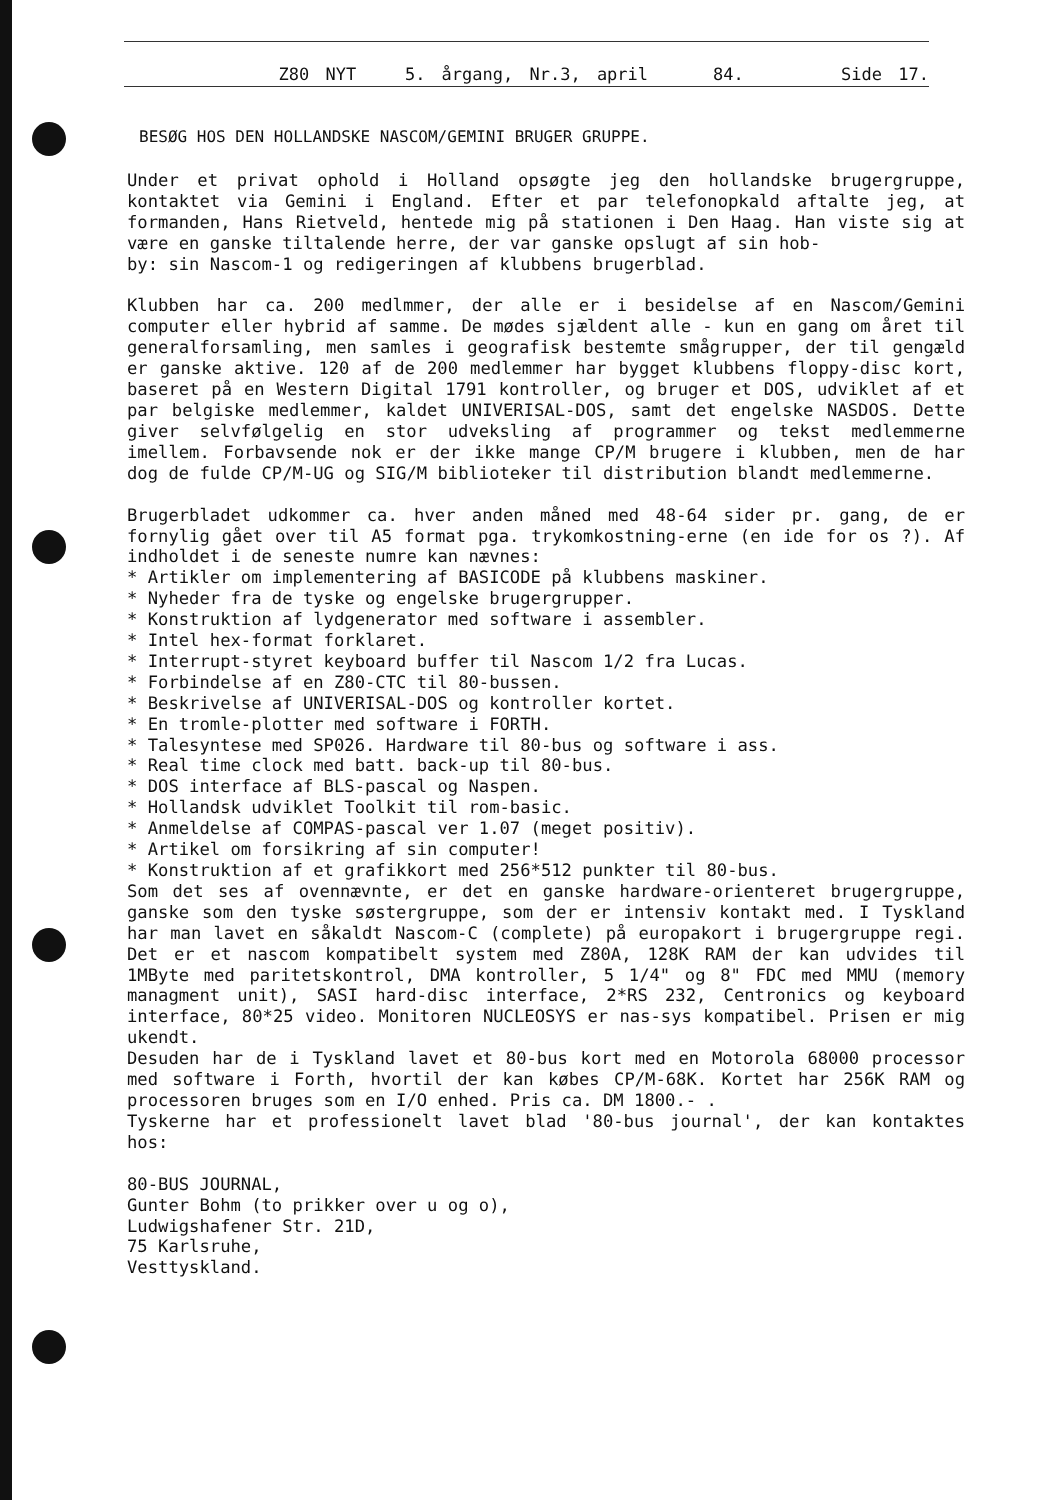Z80 NYT 5. årgang, Nr.3, april 84. Side 17.
BESØG HOS DEN HOLLANDSKE NASCOM/GEMINI BRUGER GRUPPE.
Under et privat ophold i Holland opsøgte jeg den hollandske brugergruppe, kontaktet via Gemini i England. Efter et par telefonopkald aftalte jeg, at formanden, Hans Rietveld, hentede mig på stationen i Den Haag. Han viste sig at være en ganske tiltalende herre, der var ganske opslugt af sin hob-
by: sin Nascom-1 og redigeringen af klubbens brugerblad.
Klubben har ca. 200 medlmmer, der alle er i besidelse af en Nascom/Gemini computer eller hybrid af samme. De mødes sjældent alle - kun en gang om året til generalforsamling, men samles i geografisk bestemte smågrupper, der til gengæld er ganske aktive. 120 af de 200 medlemmer har bygget klubbens floppy-disc kort, baseret på en Western Digital 1791 kontroller, og bruger et DOS, udviklet af et par belgiske medlemmer, kaldet UNIVERISAL-DOS, samt det engelske NASDOS. Dette giver selvfølgelig en stor udveksling af programmer og tekst medlemmerne imellem. Forbavsende nok er der ikke mange CP/M brugere i klubben, men de har dog de fulde CP/M-UG og SIG/M biblioteker til distribution blandt medlemmerne.
Brugerbladet udkommer ca. hver anden måned med 48-64 sider pr. gang, de er fornylig gået over til A5 format pga. trykomkostning-erne (en ide for os ?). Af indholdet i de seneste numre kan nævnes:
* Artikler om implementering af BASICODE på klubbens maskiner.
* Nyheder fra de tyske og engelske brugergrupper.
* Konstruktion af lydgenerator med software i assembler.
* Intel hex-format forklaret.
* Interrupt-styret keyboard buffer til Nascom 1/2 fra Lucas.
* Forbindelse af en Z80-CTC til 80-bussen.
* Beskrivelse af UNIVERISAL-DOS og kontroller kortet.
* En tromle-plotter med software i FORTH.
* Talesyntese med SP026. Hardware til 80-bus og software i ass.
* Real time clock med batt. back-up til 80-bus.
* DOS interface af BLS-pascal og Naspen.
* Hollandsk udviklet Toolkit til rom-basic.
* Anmeldelse af COMPAS-pascal ver 1.07 (meget positiv).
* Artikel om forsikring af sin computer!
* Konstruktion af et grafikkort med 256*512 punkter til 80-bus.
Som det ses af ovennævnte, er det en ganske hardware-orienteret brugergruppe, ganske som den tyske søstergruppe, som der er intensiv kontakt med. I Tyskland har man lavet en såkaldt Nascom-C (complete) på europakort i brugergruppe regi. Det er et nascom kompatibelt system med Z80A, 128K RAM der kan udvides til 1MByte med paritetskontrol, DMA kontroller, 5 1/4" og 8" FDC med MMU (memory managment unit), SASI hard-disc interface, 2*RS 232, Centronics og keyboard interface, 80*25 video. Monitoren NUCLEOSYS er nas-sys kompatibel. Prisen er mig ukendt.
Desuden har de i Tyskland lavet et 80-bus kort med en Motorola 68000 processor med software i Forth, hvortil der kan købes CP/M-68K. Kortet har 256K RAM og processoren bruges som en I/O enhed. Pris ca. DM 1800.- .
Tyskerne har et professionelt lavet blad '80-bus journal', der kan kontaktes hos:
80-BUS JOURNAL,
Gunter Bohm (to prikker over u og o),
Ludwigshafener Str. 21D,
75 Karlsruhe,
Vesttyskland.